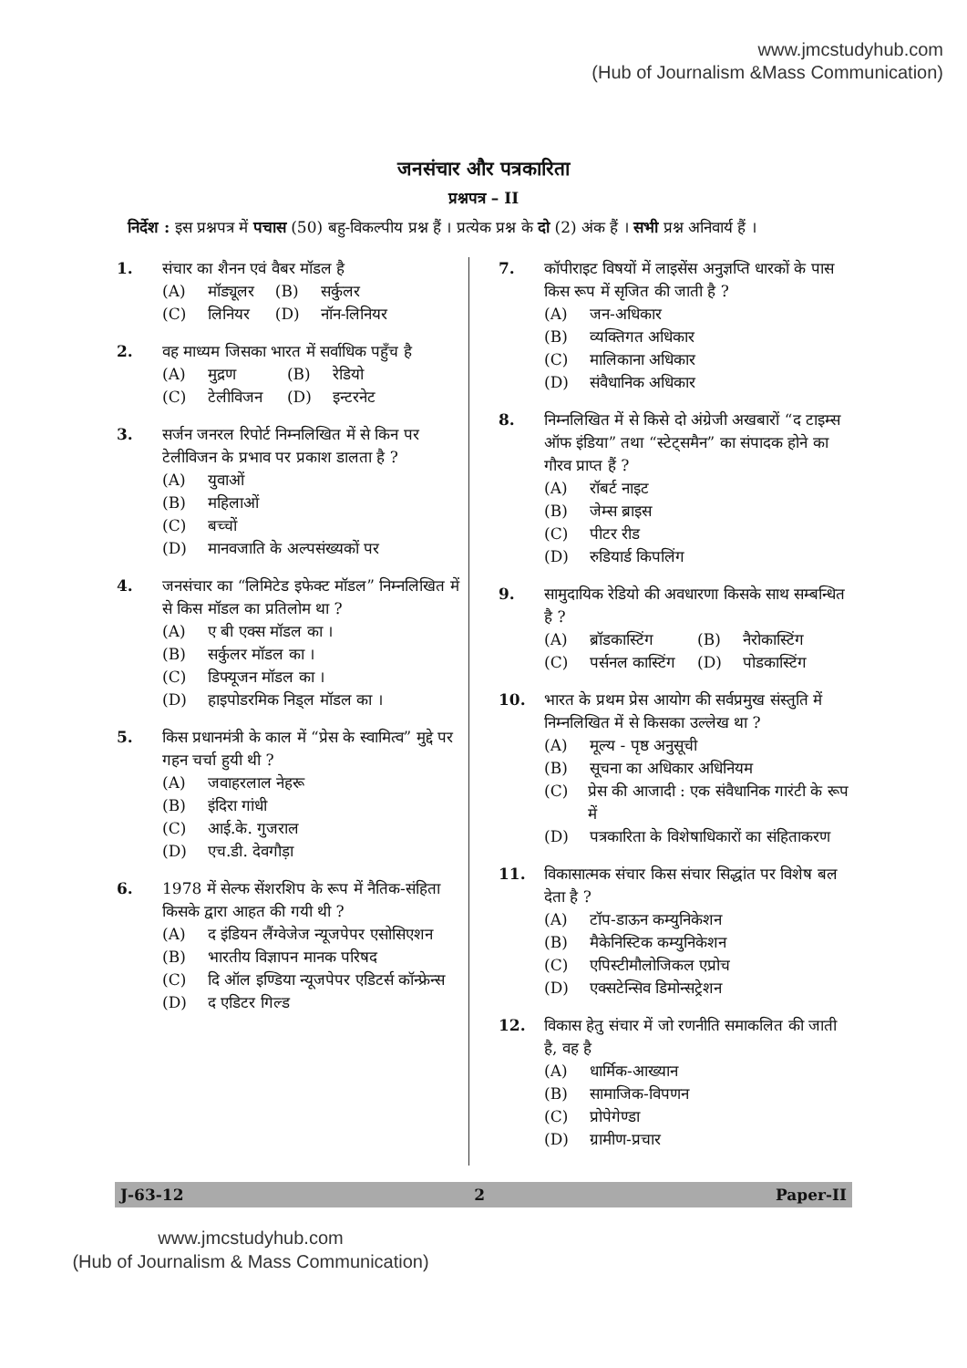www.jmcstudyhub.com
(Hub of Journalism &Mass Communication)
जनसंचार और पत्रकारिता
प्रश्नपत्र – II
निर्देश : इस प्रश्नपत्र में पचास (50) बहु-विकल्पीय प्रश्न हैं । प्रत्येक प्रश्न के दो (2) अंक हैं । सभी प्रश्न अनिवार्य हैं ।
1. संचार का शैनन एवं वैबर मॉडल है
(A) मॉड्यूलर
(B) सर्कुलर
(C) लिनियर
(D) नॉन-लिनियर
2. वह माध्यम जिसका भारत में सर्वाधिक पहुँच है
(A) मुद्रण
(B) रेडियो
(C) टेलीविजन
(D) इन्टरनेट
3. सर्जन जनरल रिपोर्ट निम्नलिखित में से किन पर टेलीविजन के प्रभाव पर प्रकाश डालता है ?
(A) युवाओं
(B) महिलाओं
(C) बच्चों
(D) मानवजाति के अल्पसंख्यकों पर
4. जनसंचार का “लिमिटेड इफेक्ट मॉडल” निम्नलिखित में से किस मॉडल का प्रतिलोम था ?
(A) ए बी एक्स मॉडल का ।
(B) सर्कुलर मॉडल का ।
(C) डिफ्यूजन मॉडल का ।
(D) हाइपोडरमिक निड्ल मॉडल का ।
5. किस प्रधानमंत्री के काल में “प्रेस के स्वामित्व” मुद्दे पर गहन चर्चा हुयी थी ?
(A) जवाहरलाल नेहरू
(B) इंदिरा गांधी
(C) आई.के. गुजराल
(D) एच.डी. देवगौड़ा
6. 1978 में सेल्फ सेंशरशिप के रूप में नैतिक-संहिता किसके द्वारा आहत की गयी थी ?
(A) द इंडियन लैंग्वेजेज न्यूजपेपर एसोसिएशन
(B) भारतीय विज्ञापन मानक परिषद
(C) दि ऑल इण्डिया न्यूजपेपर एडिटर्स कॉन्फ्रेन्स
(D) द एडिटर गिल्ड
7. कॉपीराइट विषयों में लाइसेंस अनुज्ञप्ति धारकों के पास किस रूप में सृजित की जाती है ?
(A) जन-अधिकार
(B) व्यक्तिगत अधिकार
(C) मालिकाना अधिकार
(D) संवैधानिक अधिकार
8. निम्नलिखित में से किसे दो अंग्रेजी अखबारों “द टाइम्स ऑफ इंडिया” तथा “स्टेट्समैन” का संपादक होने का गौरव प्राप्त हैं ?
(A) रॉबर्ट नाइट
(B) जेम्स ब्राइस
(C) पीटर रीड
(D) रुडियार्ड किपलिंग
9. सामुदायिक रेडियो की अवधारणा किसके साथ सम्बन्धित है ?
(A) ब्रॉडकास्टिंग
(B) नैरोकास्टिंग
(C) पर्सनल कास्टिंग
(D) पोडकास्टिंग
10. भारत के प्रथम प्रेस आयोग की सर्वप्रमुख संस्तुति में निम्नलिखित में से किसका उल्लेख था ?
(A) मूल्य - पृष्ठ अनुसूची
(B) सूचना का अधिकार अधिनियम
(C) प्रेस की आजादी : एक संवैधानिक गारंटी के रूप में
(D) पत्रकारिता के विशेषाधिकारों का संहिताकरण
11. विकासात्मक संचार किस संचार सिद्धांत पर विशेष बल देता है ?
(A) टॉप-डाऊन कम्युनिकेशन
(B) मैकेनिस्टिक कम्युनिकेशन
(C) एपिस्टीमौलोजिकल एप्रोच
(D) एक्सटेन्सिव डिमोन्सट्रेशन
12. विकास हेतु संचार में जो रणनीति समाकलित की जाती है, वह है
(A) धार्मिक-आख्यान
(B) सामाजिक-विपणन
(C) प्रोपेगेण्डा
(D) ग्रामीण-प्रचार
J-63-12 2 Paper-II
www.jmcstudyhub.com
(Hub of Journalism & Mass Communication)